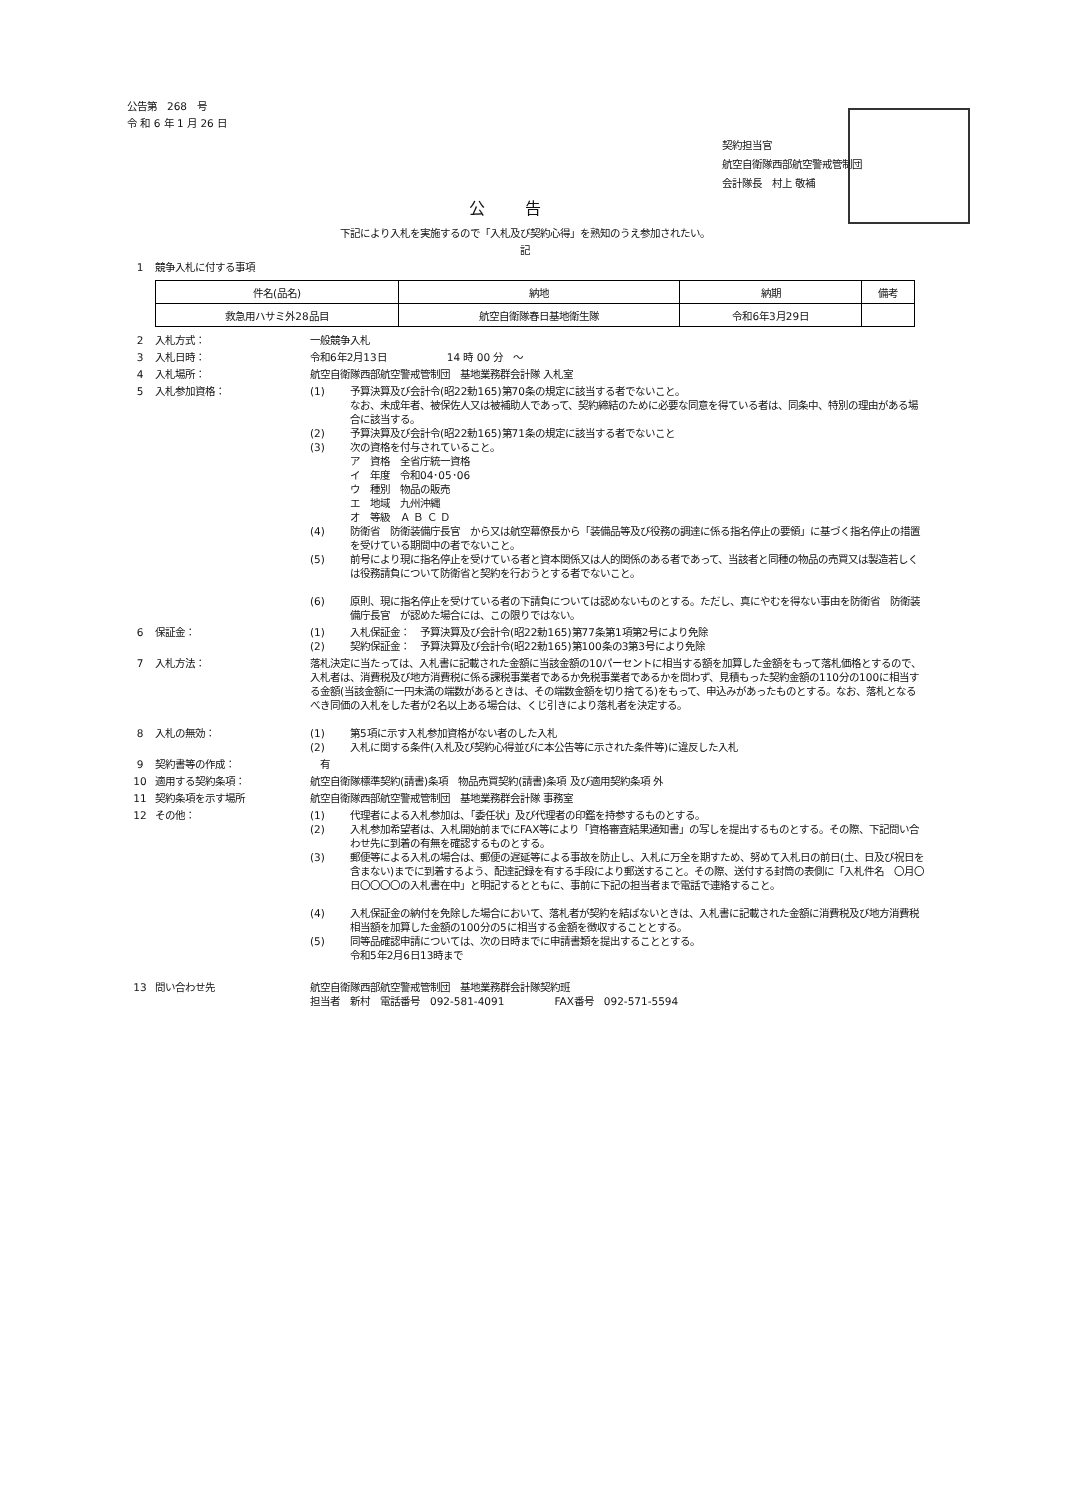公告第　268　号
令 和 6 年 1 月 26 日
契約担当官
航空自衛隊西部航空警戒管制団
会計隊長　村上 敬補
公告
下記により入札を実施するので「入札及び契約心得」を熟知のうえ参加されたい。
記
1 競争入札に付する事項
| 件名(品名) | 納地 | 納期 | 備考 |
| --- | --- | --- | --- |
| 救急用ハサミ外28品目 | 航空自衛隊春日基地衛生隊 | 令和6年3月29日 | |
2 入札方式： 一般競争入札
3 入札日時： 令和6年2月13日　　　　　　14 時 00 分　～
4 入札場所： 航空自衛隊西部航空警戒管制団　基地業務群会計隊 入札室
5 入札参加資格： (1) 予算決算及び会計令(昭22勅165)第70条の規定に該当する者でないこと。
なお、未成年者、被保佐人又は被補助人であって、契約締結のために必要な同意を得ている者は、同条中、特別の理由がある場合に該当する。
(2) 予算決算及び会計令(昭22勅165)第71条の規定に該当する者でないこと
(3) 次の資格を付与されていること。
ア　資格　全省庁統一資格
イ　年度　令和04･05･06
ウ　種別　物品の販売
エ　地域　九州沖縄
オ　等級　Ａ Ｂ Ｃ Ｄ
(4) 防衛省　防衛装備庁長官　から又は航空幕僚長から「装備品等及び役務の調達に係る指名停止の要領」に基づく指名停止の措置を受けている期間中の者でないこと。
(5) 前号により現に指名停止を受けている者と資本関係又は人的関係のある者であって、当該者と同種の物品の売買又は製造若しくは役務請負について防衛省と契約を行おうとする者でないこと。
(6) 原則、現に指名停止を受けている者の下請負については認めないものとする。ただし、真にやむを得ない事由を防衛省　防衛装備庁長官　が認めた場合には、この限りではない。
6 保証金： (1) 入札保証金：　予算決算及び会計令(昭22勅165)第77条第1項第2号により免除
(2) 契約保証金：　予算決算及び会計令(昭22勅165)第100条の3第3号により免除
7 入札方法： 落札決定に当たっては、入札書に記載された金額に当該金額の10パーセントに相当する額を加算した金額をもって落札価格とするので、入札者は、消費税及び地方消費税に係る課税事業者であるか免税事業者であるかを問わず、見積もった契約金額の110分の100に相当する金額(当該金額に一円未満の端数があるときは、その端数金額を切り捨てる)をもって、申込みがあったものとする。なお、落札となるべき同価の入札をした者が2名以上ある場合は、くじ引きにより落札者を決定する。
8 入札の無効： (1) 第5項に示す入札参加資格がない者のした入札
(2) 入札に関する条件(入札及び契約心得並びに本公告等に示された条件等)に違反した入札
9 契約書等の作成：　有
10 適用する契約条項： 航空自衛隊標準契約(請書)条項　物品売買契約(請書)条項 及び適用契約条項 外
11 契約条項を示す場所 航空自衛隊西部航空警戒管制団　基地業務群会計隊 事務室
12 その他： (1) 代理者による入札参加は、「委任状」及び代理者の印鑑を持参するものとする。
(2) 入札参加希望者は、入札開始前までにFAX等により「資格審査結果通知書」の写しを提出するものとする。その際、下記問い合わせ先に到着の有無を確認するものとする。
(3) 郵便等による入札の場合は、郵便の遅延等による事故を防止し、入札に万全を期すため、努めて入札日の前日(土、日及び祝日を含まない)までに到着するよう、配達記録を有する手段により郵送すること。その際、送付する封筒の表側に「入札件名　〇月〇日〇〇〇〇の入札書在中」と明記するとともに、事前に下記の担当者まで電話で連絡すること。
(4) 入札保証金の納付を免除した場合において、落札者が契約を結ばないときは、入札書に記載された金額に消費税及び地方消費税相当額を加算した金額の100分の5に相当する金額を徴収することとする。
(5) 同等品確認申請については、次の日時までに申請書類を提出することとする。
令和5年2月6日13時まで
13 問い合わせ先 航空自衛隊西部航空警戒管制団　基地業務群会計隊契約班
担当者　新村　電話番号　092-581-4091　　　　　FAX番号　092-571-5594